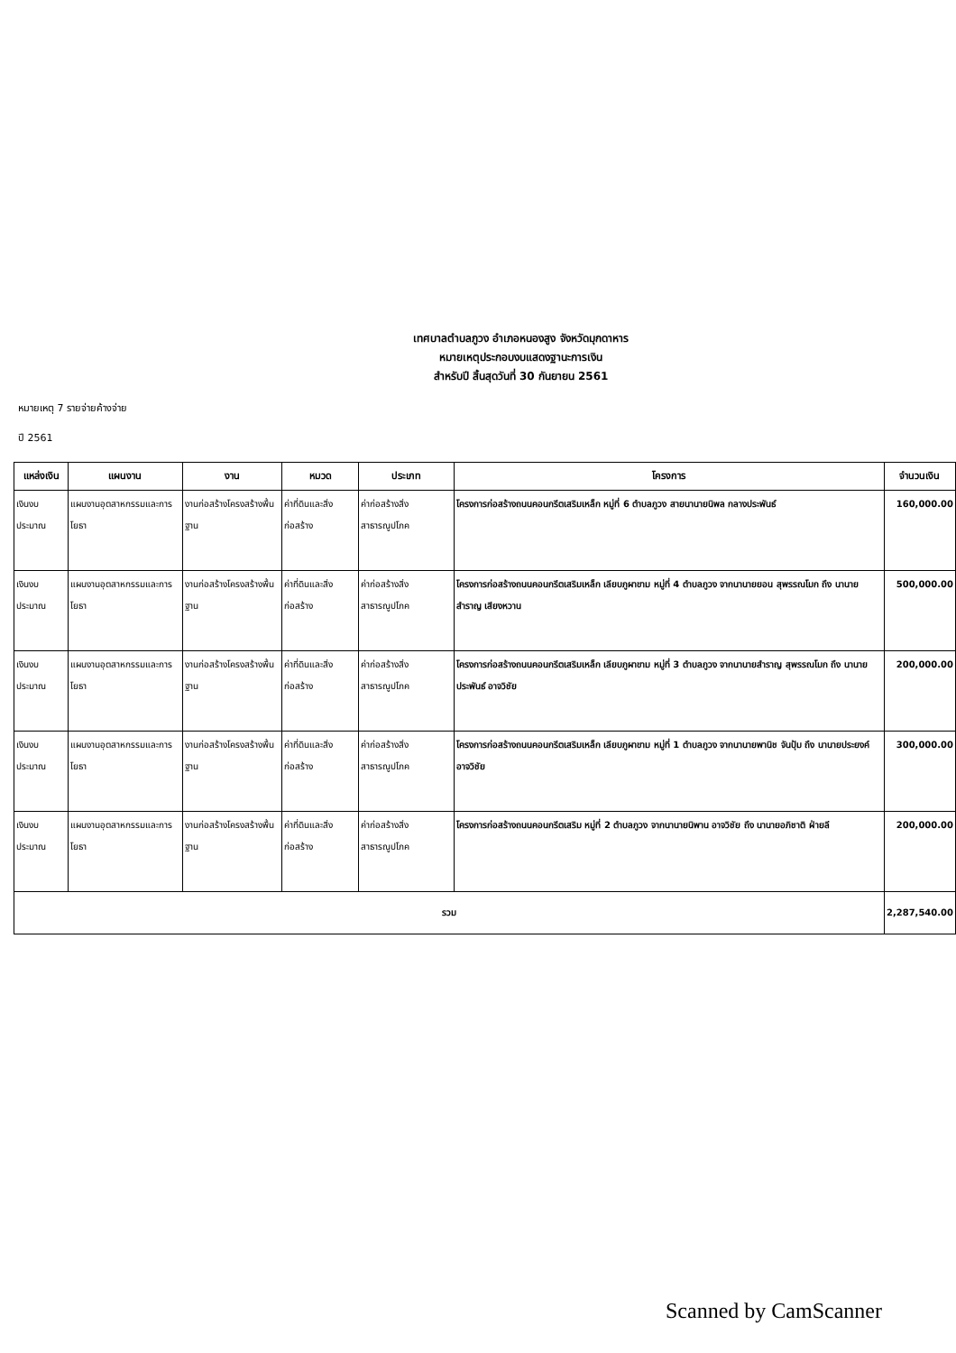เทศบาลตำบลภูวง อำเภอหนองสูง จังหวัดมุกดาหาร
หมายเหตุประกอบงบแสดงฐานะการเงิน
สำหรับปี สิ้นสุดวันที่ 30 กันยายน 2561
หมายเหตุ 7 รายจ่ายค้างจ่าย
ปี 2561
| แหล่งเงิน | แผนงาน | งาน | หมวด | ประเภท | โครงการ | จำนวนเงิน |
| --- | --- | --- | --- | --- | --- | --- |
| เงินงบประมาณ | แผนงานอุตสาหกรรมและการโยธา | งานก่อสร้างโครงสร้างพื้นฐาน | ค่าที่ดินและสิ่งก่อสร้าง | ค่าก่อสร้างสิ่งสาธารณูปโภค | โครงการก่อสร้างถนนคอนกรีตเสริมเหล็ก หมู่ที่ 6 ตำบลภูวง สายนานายนิพล กลางประพันธ์ | 160,000.00 |
| เงินงบประมาณ | แผนงานอุตสาหกรรมและการโยธา | งานก่อสร้างโครงสร้างพื้นฐาน | ค่าที่ดินและสิ่งก่อสร้าง | ค่าก่อสร้างสิ่งสาธารณูปโภค | โครงการก่อสร้างถนนคอนกรีตเสริมเหล็ก เลียบภูผาขาม หมู่ที่ 4 ตำบลภูวง จากนานายยอน สุพรรณโมก ถึง นานายสำราญ เสียงหวาน | 500,000.00 |
| เงินงบประมาณ | แผนงานอุตสาหกรรมและการโยธา | งานก่อสร้างโครงสร้างพื้นฐาน | ค่าที่ดินและสิ่งก่อสร้าง | ค่าก่อสร้างสิ่งสาธารณูปโภค | โครงการก่อสร้างถนนคอนกรีตเสริมเหล็ก เลียบภูผาขาม หมู่ที่ 3 ตำบลภูวง จากนานายสำราญ สุพรรณโมก ถึง นานายประพันธ์ อาจวิชัย | 200,000.00 |
| เงินงบประมาณ | แผนงานอุตสาหกรรมและการโยธา | งานก่อสร้างโครงสร้างพื้นฐาน | ค่าที่ดินและสิ่งก่อสร้าง | ค่าก่อสร้างสิ่งสาธารณูปโภค | โครงการก่อสร้างถนนคอนกรีตเสริมเหล็ก เลียบภูผาขาม หมู่ที่ 1 ตำบลภูวง จากนานายพานิช จันปุ้ม ถึง นานายประยงค์ อาจวิชัย | 300,000.00 |
| เงินงบประมาณ | แผนงานอุตสาหกรรมและการโยธา | งานก่อสร้างโครงสร้างพื้นฐาน | ค่าที่ดินและสิ่งก่อสร้าง | ค่าก่อสร้างสิ่งสาธารณูปโภค | โครงการก่อสร้างถนนคอนกรีตเสริม หมู่ที่ 2 ตำบลภูวง จากนานายนิพาน อาจวิชัย ถึง นานายอภิชาติ ฝ่ายลี | 200,000.00 |
| รวม | | | | | | 2,287,540.00 |
Scanned by CamScanner